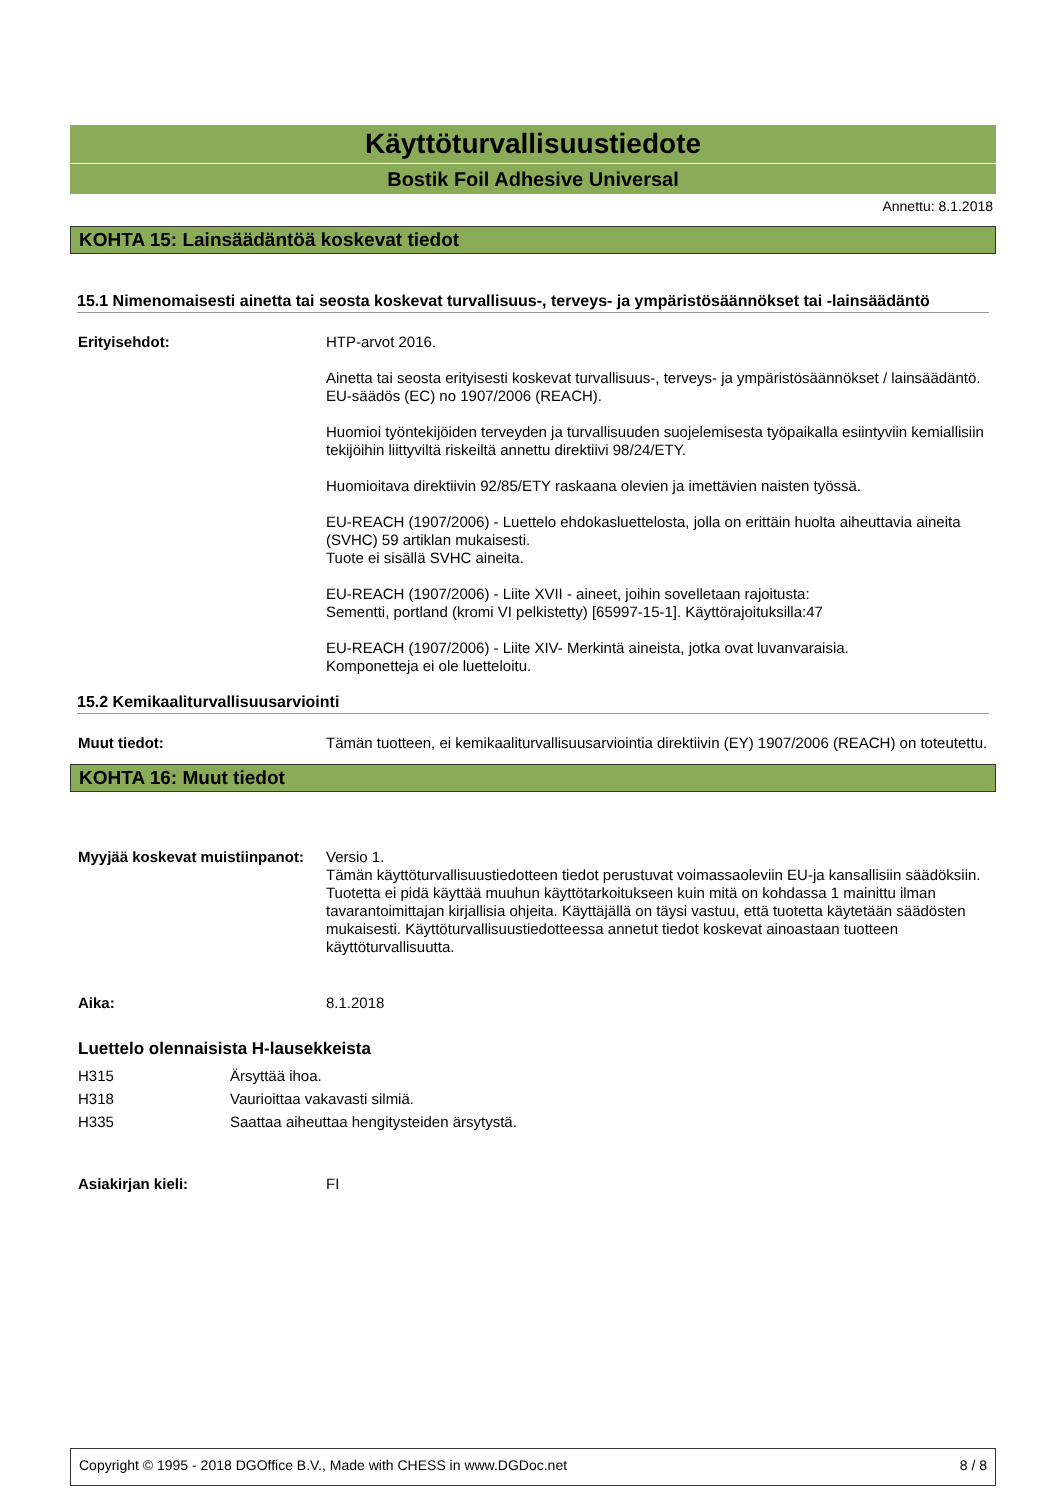Käyttöturvallisuustiedote
Bostik Foil Adhesive Universal
Annettu: 8.1.2018
KOHTA 15: Lainsäädäntöä koskevat tiedot
15.1 Nimenomaisesti ainetta tai seosta koskevat turvallisuus-, terveys- ja ympäristösäännökset tai -lainsäädäntö
Erityisehdot:
HTP-arvot 2016.
Ainetta tai seosta erityisesti koskevat turvallisuus-, terveys- ja ympäristösäännökset / lainsäädäntö. EU-säädös (EC) no 1907/2006 (REACH).
Huomioi työntekijöiden terveyden ja turvallisuuden suojelemisesta työpaikalla esiintyviin kemiallisiin tekijöihin liittyviltä riskeiltä annettu direktiivi 98/24/ETY.
Huomioitava direktiivin 92/85/ETY raskaana olevien ja imettävien naisten työssä.
EU-REACH (1907/2006) - Luettelo ehdokasluettelosta, jolla on erittäin huolta aiheuttavia aineita (SVHC) 59 artiklan mukaisesti.
Tuote ei sisällä SVHC aineita.
EU-REACH (1907/2006) - Liite XVII - aineet, joihin sovelletaan rajoitusta:
Sementti, portland (kromi VI pelkistetty) [65997-15-1]. Käyttörajoituksilla:47
EU-REACH (1907/2006) - Liite XIV- Merkintä aineista, jotka ovat luvanvaraisia.
Komponetteja ei ole luetteloitu.
15.2 Kemikaaliturvallisuusarviointi
Muut tiedot:
Tämän tuotteen, ei kemikaaliturvallisuusarviointia direktiivin (EY) 1907/2006 (REACH) on toteutettu.
KOHTA 16: Muut tiedot
Myyjää koskevat muistiinpanot:
Versio 1.
Tämän käyttöturvallisuustiedotteen tiedot perustuvat voimassaoleviin EU-ja kansallisiin säädöksiin. Tuotetta ei pidä käyttää muuhun käyttötarkoitukseen kuin mitä on kohdassa 1 mainittu ilman tavarantoimittajan kirjallisia ohjeita. Käyttäjällä on täysi vastuu, että tuotetta käytetään säädösten mukaisesti. Käyttöturvallisuustiedotteessa annetut tiedot koskevat ainoastaan tuotteen käyttöturvallisuutta.
Aika: 8.1.2018
Luettelo olennaisista H-lausekkeista
H315 Ärsyttää ihoa.
H318 Vaurioittaa vakavasti silmiä.
H335 Saattaa aiheuttaa hengitysteiden ärsytystä.
Asiakirjan kieli: FI
Copyright © 1995 - 2018 DGOffice B.V., Made with CHESS in www.DGDoc.net 8 / 8